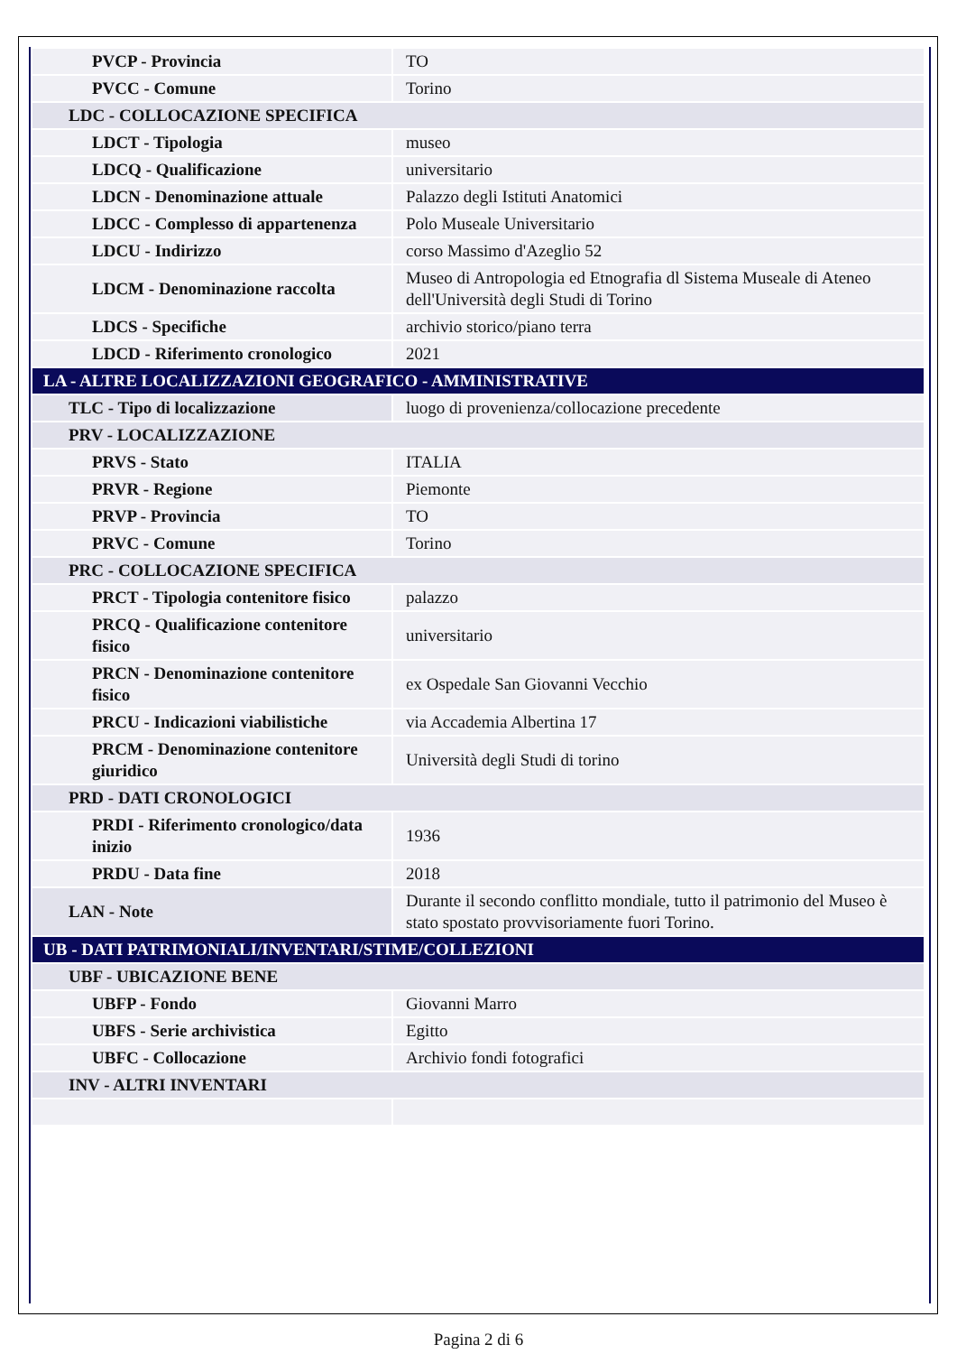| PVCP - Provincia | TO |
| PVCC - Comune | Torino |
| LDC - COLLOCAZIONE SPECIFICA | |
| LDCT - Tipologia | museo |
| LDCQ - Qualificazione | universitario |
| LDCN - Denominazione attuale | Palazzo degli Istituti Anatomici |
| LDCC - Complesso di appartenenza | Polo Museale Universitario |
| LDCU - Indirizzo | corso Massimo d'Azeglio 52 |
| LDCM - Denominazione raccolta | Museo di Antropologia ed Etnografia dl Sistema Museale di Ateneo dell'Università degli Studi di Torino |
| LDCS - Specifiche | archivio storico/piano terra |
| LDCD - Riferimento cronologico | 2021 |
| LA - ALTRE LOCALIZZAZIONI GEOGRAFICO - AMMINISTRATIVE | |
| TLC - Tipo di localizzazione | luogo di provenienza/collocazione precedente |
| PRV - LOCALIZZAZIONE | |
| PRVS - Stato | ITALIA |
| PRVR - Regione | Piemonte |
| PRVP - Provincia | TO |
| PRVC - Comune | Torino |
| PRC - COLLOCAZIONE SPECIFICA | |
| PRCT - Tipologia contenitore fisico | palazzo |
| PRCQ - Qualificazione contenitore fisico | universitario |
| PRCN - Denominazione contenitore fisico | ex Ospedale San Giovanni Vecchio |
| PRCU - Indicazioni viabilistiche | via Accademia Albertina 17 |
| PRCM - Denominazione contenitore giuridico | Università degli Studi di torino |
| PRD - DATI CRONOLOGICI | |
| PRDI - Riferimento cronologico/data inizio | 1936 |
| PRDU - Data fine | 2018 |
| LAN - Note | Durante il secondo conflitto mondiale, tutto il patrimonio del Museo è stato spostato provvisoriamente fuori Torino. |
| UB - DATI PATRIMONIALI/INVENTARI/STIME/COLLEZIONI | |
| UBF - UBICAZIONE BENE | |
| UBFP - Fondo | Giovanni Marro |
| UBFS - Serie archivistica | Egitto |
| UBFC - Collocazione | Archivio fondi fotografici |
| INV - ALTRI INVENTARI | |
Pagina 2 di 6